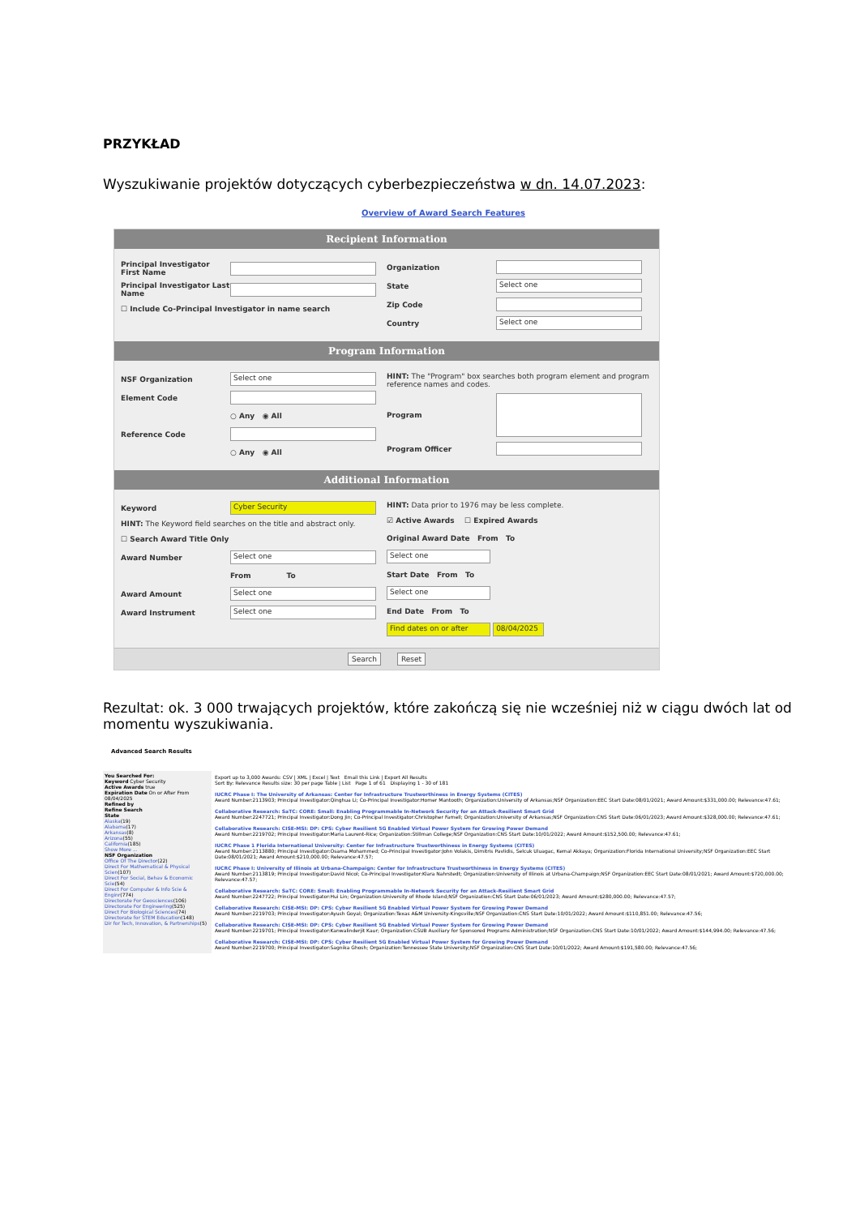PRZYKŁAD
Wyszukiwanie projektów dotyczących cyberbezpieczeństwa w dn. 14.07.2023:
Overview of Award Search Features
Recipient Information
Principal Investigator First Name
Principal Investigator Last Name
☐ Include Co-Principal Investigator in name search
Organization
State Select one
Zip Code
Country Select one
Program Information
NSF Organization Select one
Element Code
○ Any ◉ All
Reference Code
○ Any ◉ All
HINT: The "Program" box searches both program element and program reference names and codes.
Program
Program Officer
Additional Information
Keyword Cyber Security
HINT: The Keyword field searches on the title and abstract only.
☐ Search Award Title Only
Award Number Select one
From To
Award Amount Select one
Award Instrument Select one
HINT: Data prior to 1976 may be less complete.
☑ Active Awards ☐ Expired Awards
Original Award Date From To
Select one
Start Date From To
Select one
End Date From To
Find dates on or after 08/04/2025
Search Reset
Rezultat: ok. 3 000 trwających projektów, które zakończą się nie wcześniej niż w ciągu dwóch lat od momentu wyszukiwania.
Advanced Search Results
You Searched For:
Keyword Cyber Security
Active Awards true
Expiration Date On or After From 08/04/2025
Refined by
Refine Search
State
Alaska(19)
Alabama(17)
Arkansas(8)
Arizona(55)
California(185)
Show More ...
NSF Organization
Office Of The Director(22)
Direct For Mathematical & Physical Scien(107)
Direct For Social, Behav & Economic Scie(54)
Direct For Computer & Info Scie & Enginr(774)
Directorate For Geosciences(106)
Directorate For Engineering(525)
Direct For Biological Sciences(74)
Directorate for STEM Education(148)
Dir for Tech, Innovation, & Partnerships(5)
Export up to 3,000 Awards: CSV | XML | Excel | Text Email this Link | Export All Results
Sort By: Relevance Results size: 30 per page Table | List Page 1 of 61 Displaying 1 - 30 of 181
IUCRC Phase I: The University of Arkansas: Center for Infrastructure Trustworthiness in Energy Systems (CITES)
Award Number:2113903; Principal Investigator:Qinghua Li; Co-Principal Investigator:Homer Mantooth; Organization:University of Arkansas;NSF Organization:EEC Start Date:08/01/2021; Award Amount:$331,000.00; Relevance:47.61;
Collaborative Research: SaTC: CORE: Small: Enabling Programmable In-Network Security for an Attack-Resilient Smart Grid
Award Number:2247721; Principal Investigator:Dong Jin; Co-Principal Investigator:Christopher Farnell; Organization:University of Arkansas;NSF Organization:CNS Start Date:06/01/2023; Award Amount:$328,000.00; Relevance:47.61;
Collaborative Research: CISE-MSI: DP: CPS: Cyber Resilient 5G Enabled Virtual Power System for Growing Power Demand
Award Number:2219702; Principal Investigator:Maria Laurent-Rice; Organization:Stillman College;NSF Organization:CNS Start Date:10/01/2022; Award Amount:$152,500.00; Relevance:47.61;
IUCRC Phase 1 Florida International University: Center for Infrastructure Trustworthiness in Energy Systems (CITES)
Award Number:2113880; Principal Investigator:Osama Mohammed; Co-Principal Investigator:John Volakis, Dimitris Pavlidis, Selcuk Uluagac, Kemal Akkaya; Organization:Florida International University;NSF Organization:EEC Start Date:08/01/2021; Award Amount:$210,000.00; Relevance:47.57;
IUCRC Phase I: University of Illinois at Urbana-Champaign: Center for Infrastructure Trustworthiness in Energy Systems (CITES)
Award Number:2113819; Principal Investigator:David Nicol; Co-Principal Investigator:Klara Nahrstedt; Organization:University of Illinois at Urbana-Champaign;NSF Organization:EEC Start Date:08/01/2021; Award Amount:$720,000.00; Relevance:47.57;
Collaborative Research: SaTC: CORE: Small: Enabling Programmable In-Network Security for an Attack-Resilient Smart Grid
Award Number:2247722; Principal Investigator:Hui Lin; Organization:University of Rhode Island;NSF Organization:CNS Start Date:06/01/2023; Award Amount:$280,000.00; Relevance:47.57;
Collaborative Research: CISE-MSI: DP: CPS: Cyber Resilient 5G Enabled Virtual Power System for Growing Power Demand
Award Number:2219703; Principal Investigator:Ayush Goyal; Organization:Texas A&M University-Kingsville;NSF Organization:CNS Start Date:10/01/2022; Award Amount:$110,851.00; Relevance:47.56;
Collaborative Research: CISE-MSI: DP: CPS: Cyber Resilient 5G Enabled Virtual Power System for Growing Power Demand
Award Number:2219701; Principal Investigator:Kanwalinderjit Kaur; Organization:CSUB Auxiliary for Sponsored Programs Administration;NSF Organization:CNS Start Date:10/01/2022; Award Amount:$144,994.00; Relevance:47.56;
Collaborative Research: CISE-MSI: DP: CPS: Cyber Resilient 5G Enabled Virtual Power System for Growing Power Demand
Award Number:2219700; Principal Investigator:Sagnika Ghosh; Organization:Tennessee State University;NSF Organization:CNS Start Date:10/01/2022; Award Amount:$191,580.00; Relevance:47.56;